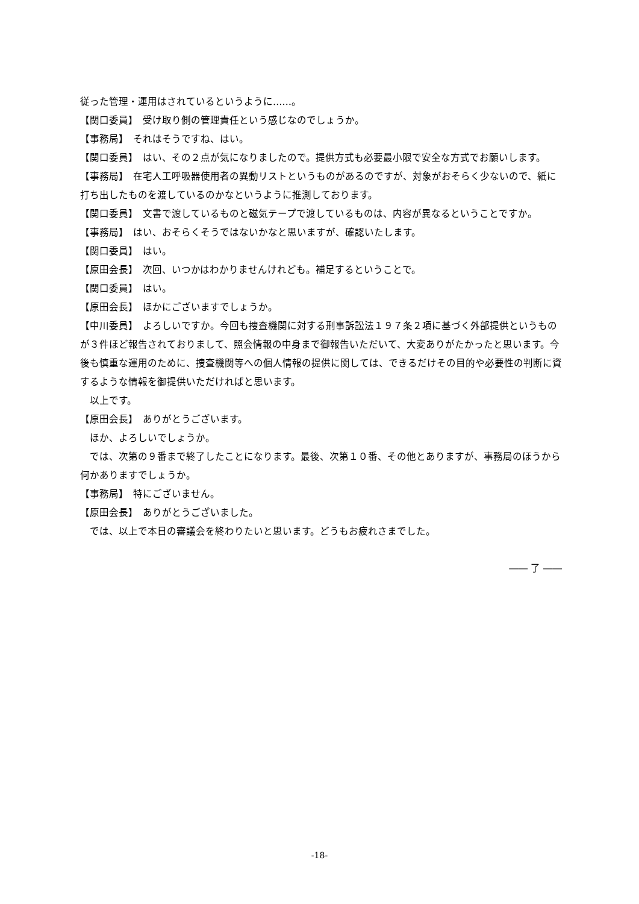従った管理・運用はされているというように……。
【関口委員】　受け取り側の管理責任という感じなのでしょうか。
【事務局】　それはそうですね、はい。
【関口委員】　はい、その２点が気になりましたので。提供方式も必要最小限で安全な方式でお願いします。
【事務局】　在宅人工呼吸器使用者の異動リストというものがあるのですが、対象がおそらく少ないので、紙に打ち出したものを渡しているのかなというように推測しております。
【関口委員】　文書で渡しているものと磁気テープで渡しているものは、内容が異なるということですか。
【事務局】　はい、おそらくそうではないかなと思いますが、確認いたします。
【関口委員】　はい。
【原田会長】　次回、いつかはわかりませんけれども。補足するということで。
【関口委員】　はい。
【原田会長】　ほかにございますでしょうか。
【中川委員】　よろしいですか。今回も捜査機関に対する刑事訴訟法１９７条２項に基づく外部提供というものが３件ほど報告されておりまして、照会情報の中身まで御報告いただいて、大変ありがたかったと思います。今後も慎重な運用のために、捜査機関等への個人情報の提供に関しては、できるだけその目的や必要性の判断に資するような情報を御提供いただければと思います。
　以上です。
【原田会長】　ありがとうございます。
　ほか、よろしいでしょうか。
　では、次第の９番まで終了したことになります。最後、次第１０番、その他とありますが、事務局のほうから何かありますでしょうか。
【事務局】　特にございません。
【原田会長】　ありがとうございました。
　では、以上で本日の審議会を終わりたいと思います。どうもお疲れさまでした。
―― 了 ――
-18-